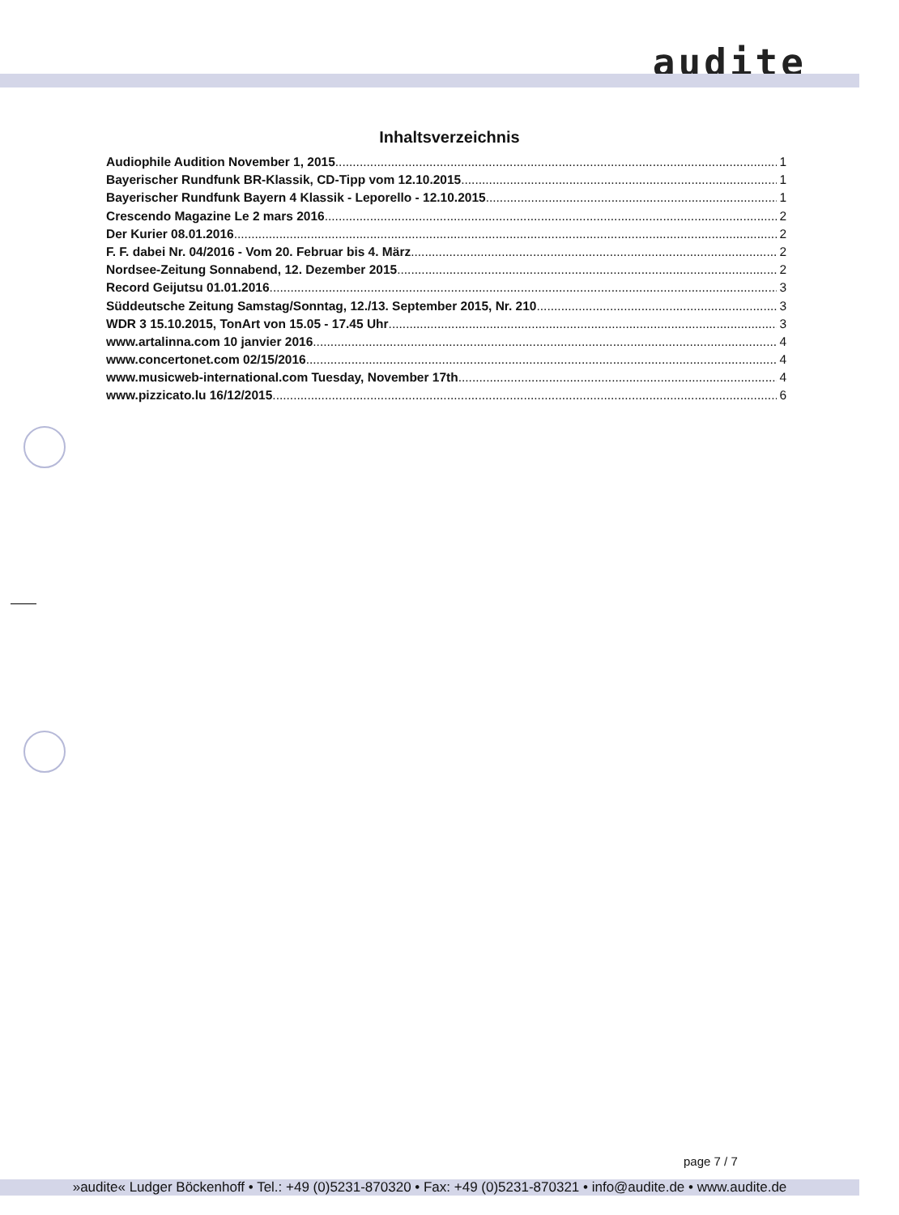audite
Inhaltsverzeichnis
Audiophile Audition November 1, 2015 1
Bayerischer Rundfunk BR-Klassik, CD-Tipp vom 12.10.2015 1
Bayerischer Rundfunk Bayern 4 Klassik - Leporello - 12.10.2015 1
Crescendo Magazine Le 2 mars 2016 2
Der Kurier 08.01.2016 2
F. F. dabei Nr. 04/2016 - Vom 20. Februar bis 4. März 2
Nordsee-Zeitung Sonnabend, 12. Dezember 2015 2
Record Geijutsu 01.01.2016 3
Süddeutsche Zeitung Samstag/Sonntag, 12./13. September 2015, Nr. 210 3
WDR 3 15.10.2015, TonArt von 15.05 - 17.45 Uhr 3
www.artalinna.com 10 janvier 2016 4
www.concertonet.com 02/15/2016 4
www.musicweb-international.com Tuesday, November 17th 4
www.pizzicato.lu 16/12/2015 6
page 7 / 7
»audite« Ludger Böckenhoff • Tel.: +49 (0)5231-870320 • Fax: +49 (0)5231-870321 • info@audite.de • www.audite.de